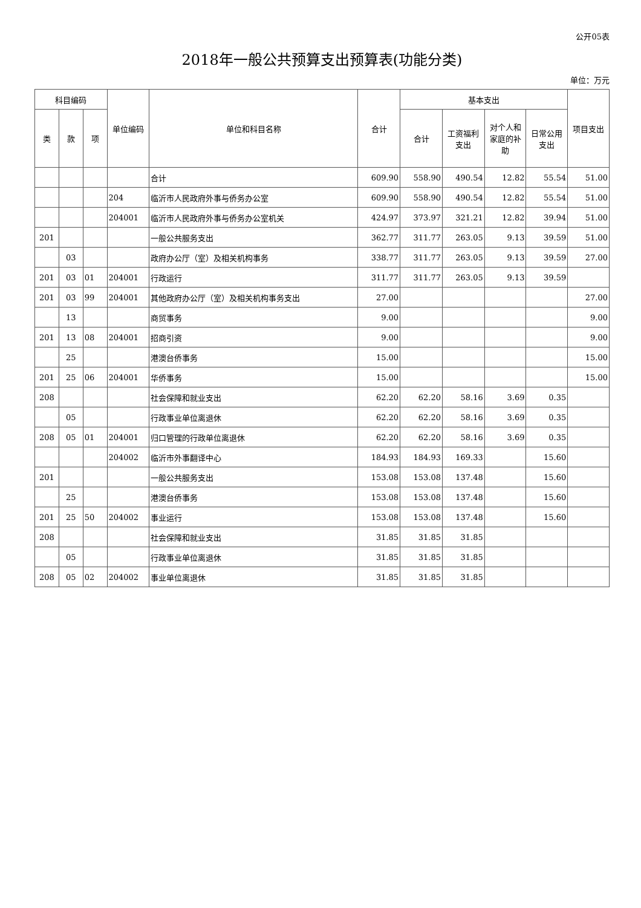公开05表
2018年一般公共预算支出预算表(功能分类)
单位：万元
| 科目编码 | | | 单位编码 | 单位和科目名称 | 合计 | 基本支出 | | | | 项目支出 |
| --- | --- | --- | --- | --- | --- | --- | --- | --- | --- | --- |
| 类 | 款 | 项 | | | | 合计 | 工资福利 支出 | 对个人和 家庭的补 助 | 日常公用 支出 | |
| | | | | 合计 | 609.90 | 558.90 | 490.54 | 12.82 | 55.54 | 51.00 |
| | | | 204 | 临沂市人民政府外事与侨务办公室 | 609.90 | 558.90 | 490.54 | 12.82 | 55.54 | 51.00 |
| | | | 204001 | 临沂市人民政府外事与侨务办公室机关 | 424.97 | 373.97 | 321.21 | 12.82 | 39.94 | 51.00 |
| 201 | | | | 一般公共服务支出 | 362.77 | 311.77 | 263.05 | 9.13 | 39.59 | 51.00 |
| | 03 | | | 政府办公厅（室）及相关机构事务 | 338.77 | 311.77 | 263.05 | 9.13 | 39.59 | 27.00 |
| 201 | 03 | 01 | 204001 | 行政运行 | 311.77 | 311.77 | 263.05 | 9.13 | 39.59 | |
| 201 | 03 | 99 | 204001 | 其他政府办公厅（室）及相关机构事务支出 | 27.00 | | | | | 27.00 |
| | 13 | | | 商贸事务 | 9.00 | | | | | 9.00 |
| 201 | 13 | 08 | 204001 | 招商引资 | 9.00 | | | | | 9.00 |
| | 25 | | | 港澳台侨事务 | 15.00 | | | | | 15.00 |
| 201 | 25 | 06 | 204001 | 华侨事务 | 15.00 | | | | | 15.00 |
| 208 | | | | 社会保障和就业支出 | 62.20 | 62.20 | 58.16 | 3.69 | 0.35 | |
| | 05 | | | 行政事业单位离退休 | 62.20 | 62.20 | 58.16 | 3.69 | 0.35 | |
| 208 | 05 | 01 | 204001 | 归口管理的行政单位离退休 | 62.20 | 62.20 | 58.16 | 3.69 | 0.35 | |
| | | | 204002 | 临沂市外事翻译中心 | 184.93 | 184.93 | 169.33 | | 15.60 | |
| 201 | | | | 一般公共服务支出 | 153.08 | 153.08 | 137.48 | | 15.60 | |
| | 25 | | | 港澳台侨事务 | 153.08 | 153.08 | 137.48 | | 15.60 | |
| 201 | 25 | 50 | 204002 | 事业运行 | 153.08 | 153.08 | 137.48 | | 15.60 | |
| 208 | | | | 社会保障和就业支出 | 31.85 | 31.85 | 31.85 | | | |
| | 05 | | | 行政事业单位离退休 | 31.85 | 31.85 | 31.85 | | | |
| 208 | 05 | 02 | 204002 | 事业单位离退休 | 31.85 | 31.85 | 31.85 | | | |